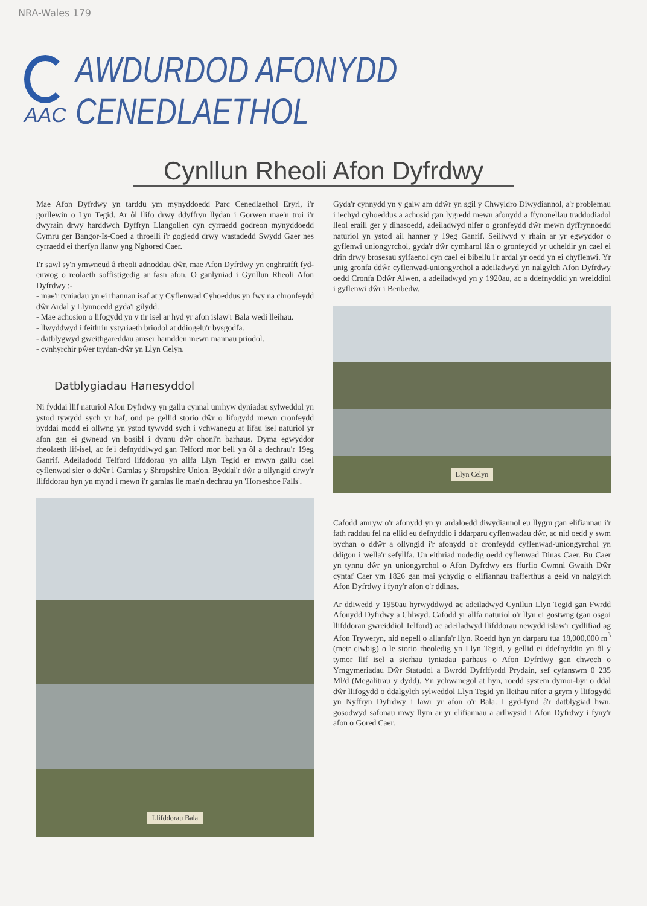NRA-Wales 179
AAC
AWDURDOD AFONYDD CENEDLAETHOL
Cynllun Rheoli Afon Dyfrdwy
Mae Afon Dyfrdwy yn tarddu ym mynyddoedd Parc Cenedlaethol Eryri, i'r gorllewin o Lyn Tegid. Ar ôl llifo drwy ddyffryn llydan i Gorwen mae'n troi i'r dwyrain drwy harddwch Dyffryn Llangollen cyn cyrraedd godreon mynyddoedd Cymru ger Bangor-Is-Coed a throelli i'r gogledd drwy wastadedd Swydd Gaer nes cyrraedd ei therfyn llanw yng Nghored Caer.
I'r sawl sy'n ymwneud â rheoli adnoddau dŵr, mae Afon Dyfrdwy yn enghraifft fyd-enwog o reolaeth soffistigedig ar fasn afon. O ganlyniad i Gynllun Rheoli Afon Dyfrdwy :-
- mae'r tyniadau yn ei rhannau isaf at y Cyflenwad Cyhoeddus yn fwy na chronfeydd dŵr Ardal y Llynnoedd gyda'i gilydd.
- Mae achosion o lifogydd yn y tir isel ar hyd yr afon islaw'r Bala wedi lleihau.
- llwyddwyd i feithrin ystyriaeth briodol at ddiogelu'r bysgodfa.
- datblygwyd gweithgareddau amser hamdden mewn mannau priodol.
- cynhyrchir pŵer trydan-dŵr yn Llyn Celyn.
Datblygiadau Hanesyddol
Ni fyddai llif naturiol Afon Dyfrdwy yn gallu cynnal unrhyw dyniadau sylweddol yn ystod tywydd sych yr haf, ond pe gellid storio dŵr o lifogydd mewn cronfeydd byddai modd ei ollwng yn ystod tywydd sych i ychwanegu at lifau isel naturiol yr afon gan ei gwneud yn bosibl i dynnu dŵr ohoni'n barhaus. Dyma egwyddor rheolaeth lif-isel, ac fe'i defnyddiwyd gan Telford mor bell yn ôl a dechrau'r 19eg Ganrif. Adeiladodd Telford lifddorau yn allfa Llyn Tegid er mwyn gallu cael cyflenwad sier o ddŵr i Gamlas y Shropshire Union. Byddai'r dŵr a ollyngid drwy'r llifddorau hyn yn mynd i mewn i'r gamlas lle mae'n dechrau yn 'Horseshoe Falls'.
Llifddorau Bala
Gyda'r cynnydd yn y galw am ddŵr yn sgil y Chwyldro Diwydiannol, a'r problemau i iechyd cyhoeddus a achosid gan lygredd mewn afonydd a ffynonellau traddodiadol lleol eraill ger y dinasoedd, adeiladwyd nifer o gronfeydd dŵr mewn dyffrynnoedd naturiol yn ystod ail hanner y 19eg Ganrif. Seiliwyd y rhain ar yr egwyddor o gyflenwi uniongyrchol, gyda'r dŵr cymharol lân o gronfeydd yr ucheldir yn cael ei drin drwy brosesau sylfaenol cyn cael ei bibellu i'r ardal yr oedd yn ei chyflenwi. Yr unig gronfa ddŵr cyflenwad-uniongyrchol a adeiladwyd yn nalgylch Afon Dyfrdwy oedd Cronfa Ddŵr Alwen, a adeiladwyd yn y 1920au, ac a ddefnyddid yn wreiddiol i gyflenwi dŵr i Benbedw.
Llyn Celyn
Cafodd amryw o'r afonydd yn yr ardaloedd diwydiannol eu llygru gan elifiannau i'r fath raddau fel na ellid eu defnyddio i ddarparu cyflenwadau dŵr, ac nid oedd y swm bychan o ddŵr a ollyngid i'r afonydd o'r cronfeydd cyflenwad-uniongyrchol yn ddigon i wella'r sefyllfa. Un eithriad nodedig oedd cyflenwad Dinas Caer. Bu Caer yn tynnu dŵr yn uniongyrchol o Afon Dyfrdwy ers ffurfio Cwmni Gwaith Dŵr cyntaf Caer ym 1826 gan mai ychydig o elifiannau trafferthus a geid yn nalgylch Afon Dyfrdwy i fyny'r afon o'r ddinas.
Ar ddiwedd y 1950au hyrwyddwyd ac adeiladwyd Cynllun Llyn Tegid gan Fwrdd Afonydd Dyfrdwy a Chlwyd. Cafodd yr allfa naturiol o'r llyn ei gostwng (gan osgoi llifddorau gwreiddiol Telford) ac adeiladwyd llifddorau newydd islaw'r cydlifiad ag Afon Tryweryn, nid nepell o allanfa'r llyn. Roedd hyn yn darparu tua 18,000,000 m<sup>3</sup> (metr ciwbig) o le storio rheoledig yn Llyn Tegid, y gellid ei ddefnyddio yn ôl y tymor llif isel a sicrhau tyniadau parhaus o Afon Dyfrdwy gan chwech o Ymgymeriadau Dŵr Statudol a Bwrdd Dyfrffyrdd Prydain, sef cyfanswm 0 235 Ml/d (Megalitrau y dydd). Yn ychwanegol at hyn, roedd system dymor-byr o ddal dŵr llifogydd o ddalgylch sylweddol Llyn Tegid yn lleihau nifer a grym y llifogydd yn Nyffryn Dyfrdwy i lawr yr afon o'r Bala. I gyd-fynd â'r datblygiad hwn, gosodwyd safonau mwy llym ar yr elifiannau a arllwysid i Afon Dyfrdwy i fyny'r afon o Gored Caer.